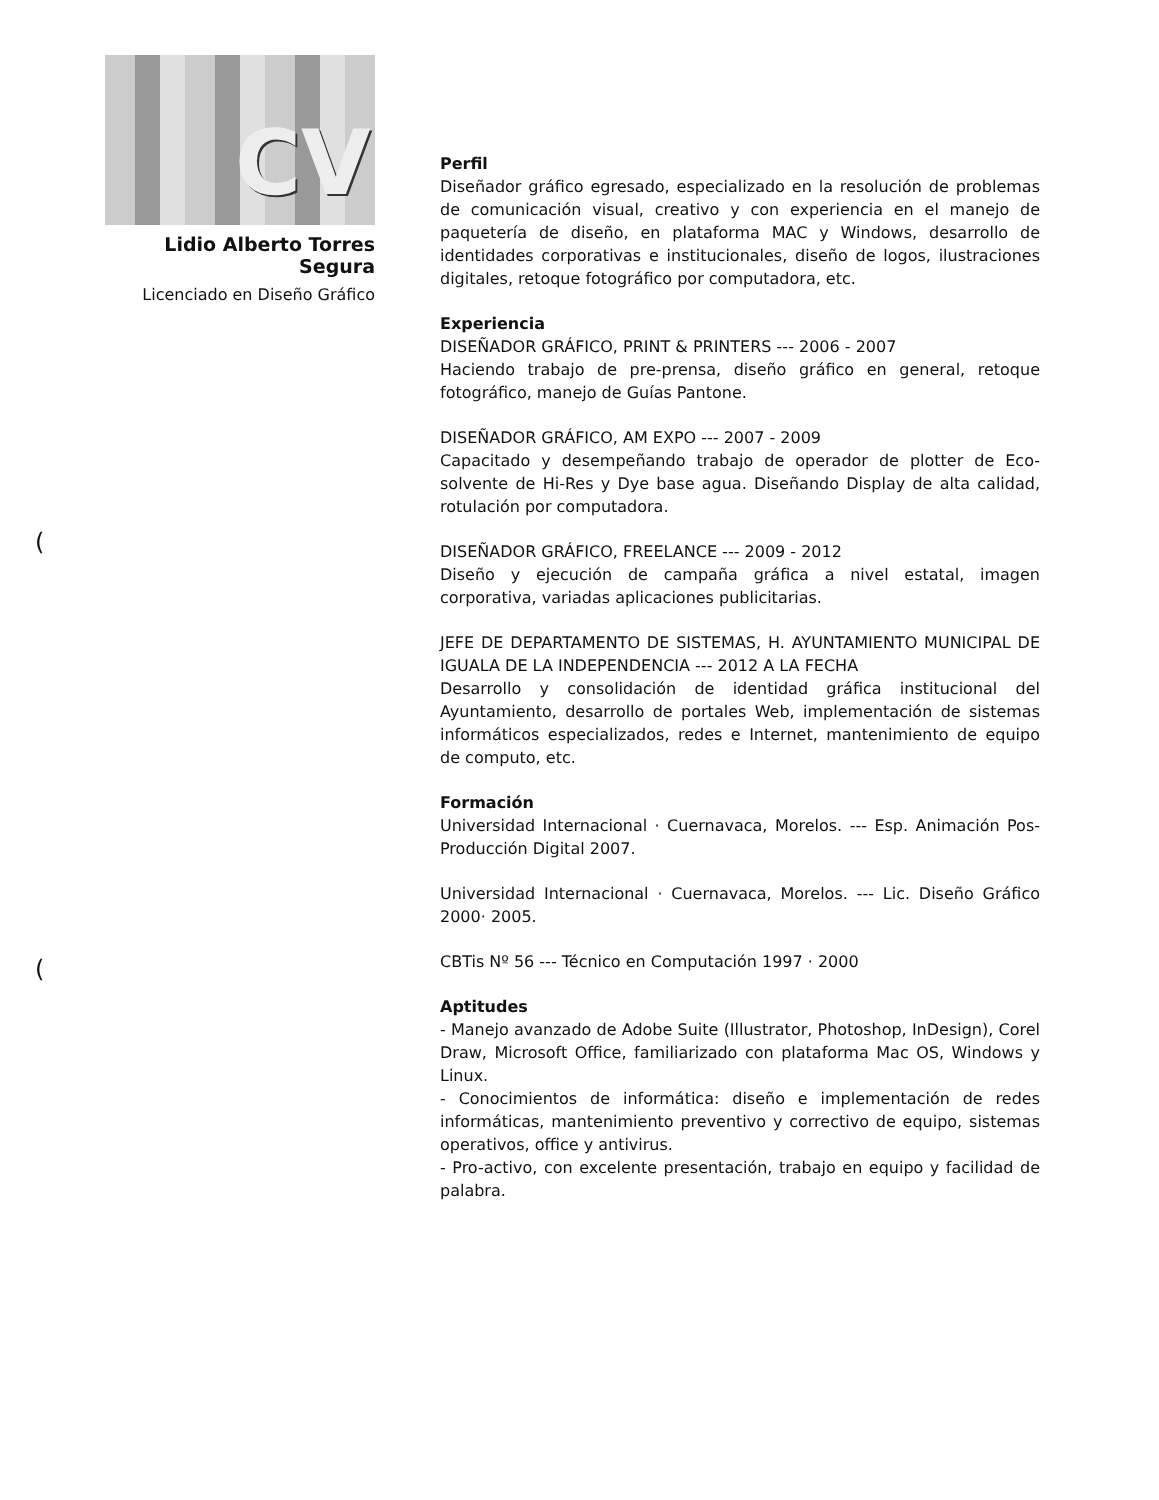CV
Lidio Alberto Torres Segura
Licenciado en Diseño Gráfico
Perfil
Diseñador gráfico egresado, especializado en la resolución de problemas de comunicación visual, creativo y con experiencia en el manejo de paquetería de diseño, en plataforma MAC y Windows, desarrollo de identidades corporativas e institucionales, diseño de logos, ilustraciones digitales, retoque fotográfico por computadora, etc.
Experiencia
DISEÑADOR GRÁFICO, PRINT & PRINTERS --- 2006 - 2007
Haciendo trabajo de pre-prensa, diseño gráfico en general, retoque fotográfico, manejo de Guías Pantone.
DISEÑADOR GRÁFICO, AM EXPO --- 2007 - 2009
Capacitado y desempeñando trabajo de operador de plotter de Eco-solvente de Hi-Res y Dye base agua. Diseñando Display de alta calidad, rotulación por computadora.
DISEÑADOR GRÁFICO, FREELANCE --- 2009 - 2012
Diseño y ejecución de campaña gráfica a nivel estatal, imagen corporativa, variadas aplicaciones publicitarias.
JEFE DE DEPARTAMENTO DE SISTEMAS, H. AYUNTAMIENTO MUNICIPAL DE IGUALA DE LA INDEPENDENCIA --- 2012 A LA FECHA
Desarrollo y consolidación de identidad gráfica institucional del Ayuntamiento, desarrollo de portales Web, implementación de sistemas informáticos especializados, redes e Internet, mantenimiento de equipo de computo, etc.
Formación
Universidad Internacional · Cuernavaca, Morelos. --- Esp. Animación Pos-Producción Digital 2007.
Universidad Internacional · Cuernavaca, Morelos. --- Lic. Diseño Gráfico 2000· 2005.
CBTis Nº 56 --- Técnico en Computación 1997 · 2000
Aptitudes
- Manejo avanzado de Adobe Suite (Illustrator, Photoshop, InDesign), Corel Draw, Microsoft Office, familiarizado con plataforma Mac OS, Windows y Linux.
- Conocimientos de informática: diseño e implementación de redes informáticas, mantenimiento preventivo y correctivo de equipo, sistemas operativos, office y antivirus.
- Pro-activo, con excelente presentación, trabajo en equipo y facilidad de palabra.
(
(